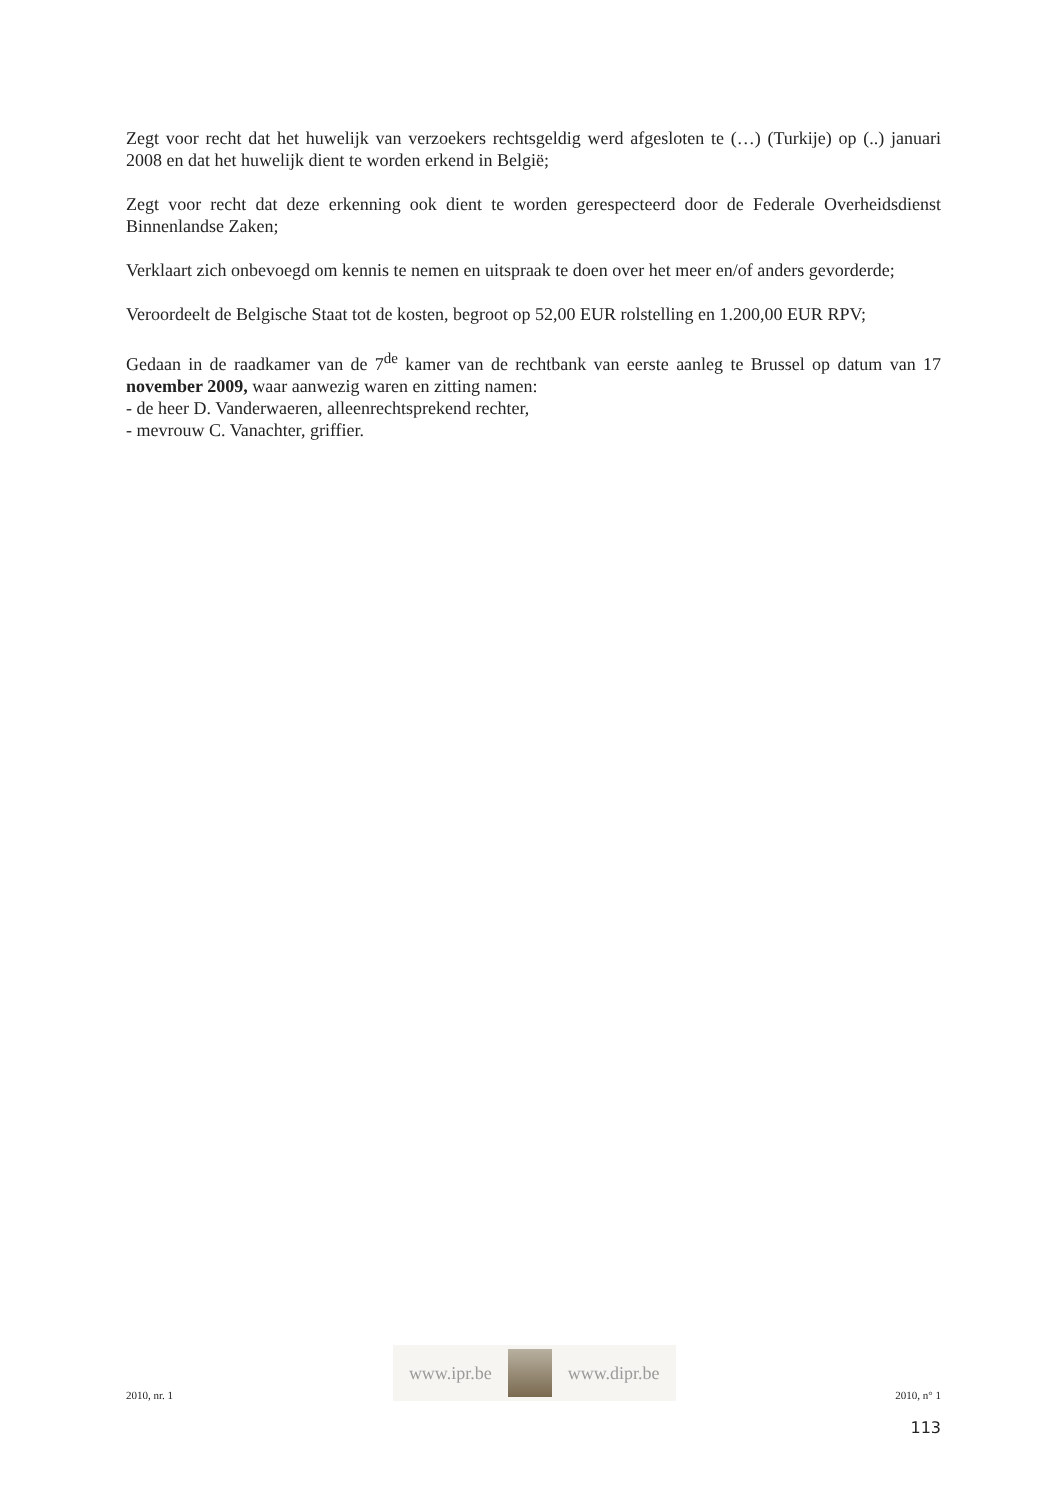Zegt voor recht dat het huwelijk van verzoekers rechtsgeldig werd afgesloten te (…) (Turkije) op (..) januari 2008 en dat het huwelijk dient te worden erkend in België;
Zegt voor recht dat deze erkenning ook dient te worden gerespecteerd door de Federale Overheidsdienst Binnenlandse Zaken;
Verklaart zich onbevoegd om kennis te nemen en uitspraak te doen over het meer en/of anders gevorderde;
Veroordeelt de Belgische Staat tot de kosten, begroot op 52,00 EUR rolstelling en 1.200,00 EUR RPV;
Gedaan in de raadkamer van de 7<sup>de</sup> kamer van de rechtbank van eerste aanleg te Brussel op datum van 17 november 2009, waar aanwezig waren en zitting namen:
- de heer D. Vanderwaeren, alleenrechtsprekend rechter,
- mevrouw C. Vanachter, griffier.
2010, nr. 1
www.ipr.be www.dipr.be
2010, n° 1
113